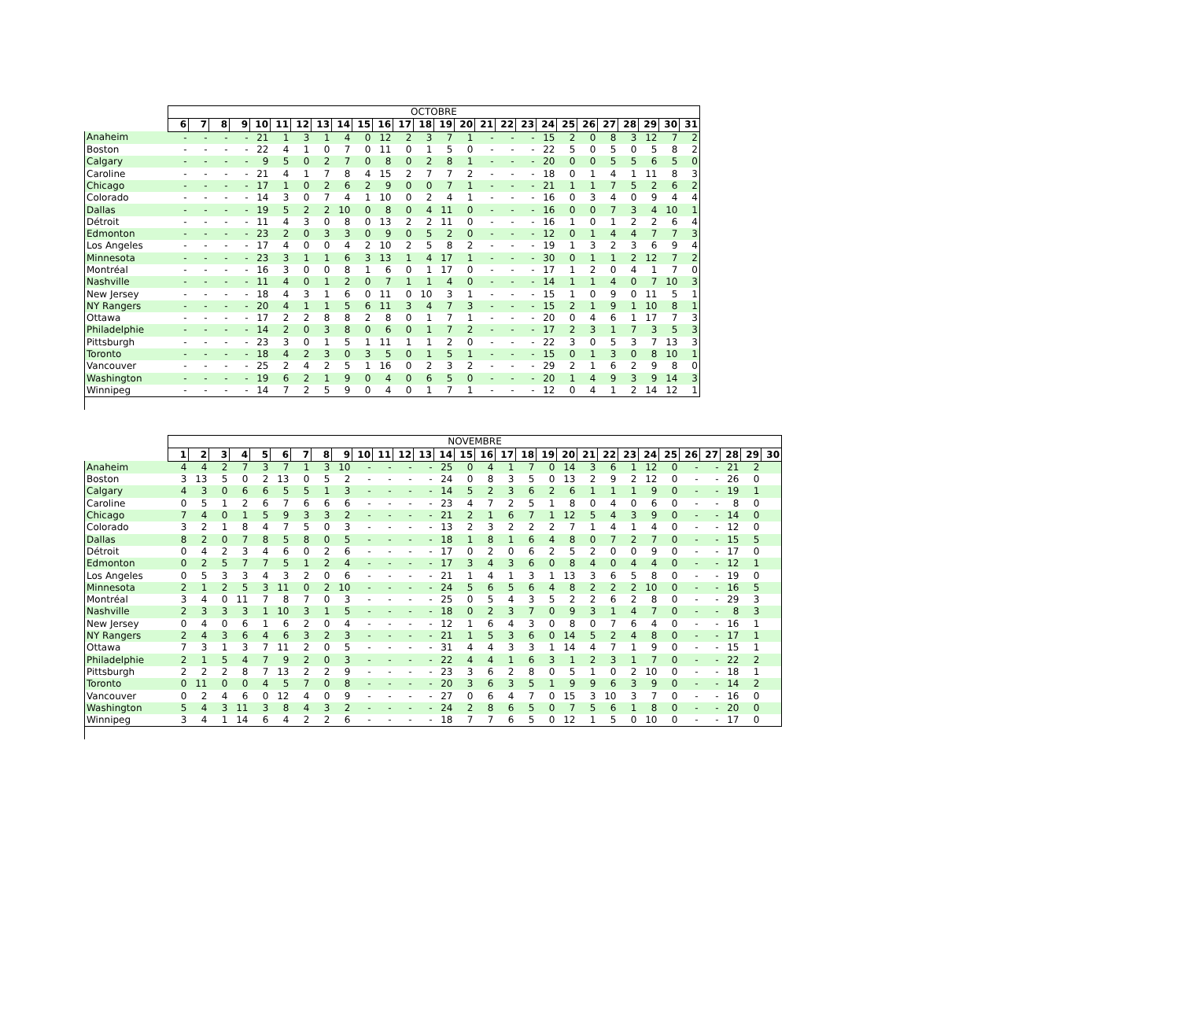| | OCTOBRE | | | | | | | | | | | | | | | | | | | | | | | | | |
| --- | --- | --- | --- | --- | --- | --- | --- | --- | --- | --- | --- | --- | --- | --- | --- | --- | --- | --- | --- | --- | --- | --- | --- | --- | --- | --- |
| | 6 | 7 | 8 | 9 | 10 | 11 | 12 | 13 | 14 | 15 | 16 | 17 | 18 | 19 | 20 | 21 | 22 | 23 | 24 | 25 | 26 | 27 | 28 | 29 | 30 | 31 |
| Anaheim | - | - | - | - | 21 | 1 | 3 | 1 | 4 | 0 | 12 | 2 | 3 | 7 | 1 | - | - | - | 15 | 2 | 0 | 8 | 3 | 12 | 7 | 2 |
| Boston | - | - | - | - | 22 | 4 | 1 | 0 | 7 | 0 | 11 | 0 | 1 | 5 | 0 | - | - | - | 22 | 5 | 0 | 5 | 0 | 5 | 8 | 2 |
| Calgary | - | - | - | - | 9 | 5 | 0 | 2 | 7 | 0 | 8 | 0 | 2 | 8 | 1 | - | - | - | 20 | 0 | 0 | 5 | 5 | 6 | 5 | 0 |
| Caroline | - | - | - | - | 21 | 4 | 1 | 7 | 8 | 4 | 15 | 2 | 7 | 7 | 2 | - | - | - | 18 | 0 | 1 | 4 | 1 | 11 | 8 | 3 |
| Chicago | - | - | - | - | 17 | 1 | 0 | 2 | 6 | 2 | 9 | 0 | 0 | 7 | 1 | - | - | - | 21 | 1 | 1 | 7 | 5 | 2 | 6 | 2 |
| Colorado | - | - | - | - | 14 | 3 | 0 | 7 | 4 | 1 | 10 | 0 | 2 | 4 | 1 | - | - | - | 16 | 0 | 3 | 4 | 0 | 9 | 4 | 4 |
| Dallas | - | - | - | - | 19 | 5 | 2 | 2 | 10 | 0 | 8 | 0 | 4 | 11 | 0 | - | - | - | 16 | 0 | 0 | 7 | 3 | 4 | 10 | 1 |
| Détroit | - | - | - | - | 11 | 4 | 3 | 0 | 8 | 0 | 13 | 2 | 2 | 11 | 0 | - | - | - | 16 | 1 | 0 | 1 | 2 | 2 | 6 | 4 |
| Edmonton | - | - | - | - | 23 | 2 | 0 | 3 | 3 | 0 | 9 | 0 | 5 | 2 | 0 | - | - | - | 12 | 0 | 1 | 4 | 4 | 7 | 7 | 3 |
| Los Angeles | - | - | - | - | 17 | 4 | 0 | 0 | 4 | 2 | 10 | 2 | 5 | 8 | 2 | - | - | - | 19 | 1 | 3 | 2 | 3 | 6 | 9 | 4 |
| Minnesota | - | - | - | - | 23 | 3 | 1 | 1 | 6 | 3 | 13 | 1 | 4 | 17 | 1 | - | - | - | 30 | 0 | 1 | 1 | 2 | 12 | 7 | 2 |
| Montréal | - | - | - | - | 16 | 3 | 0 | 0 | 8 | 1 | 6 | 0 | 1 | 17 | 0 | - | - | - | 17 | 1 | 2 | 0 | 4 | 1 | 7 | 0 |
| Nashville | - | - | - | - | 11 | 4 | 0 | 1 | 2 | 0 | 7 | 1 | 1 | 4 | 0 | - | - | - | 14 | 1 | 1 | 4 | 0 | 7 | 10 | 3 |
| New Jersey | - | - | - | - | 18 | 4 | 3 | 1 | 6 | 0 | 11 | 0 | 10 | 3 | 1 | - | - | - | 15 | 1 | 0 | 9 | 0 | 11 | 5 | 1 |
| NY Rangers | - | - | - | - | 20 | 4 | 1 | 1 | 5 | 6 | 11 | 3 | 4 | 7 | 3 | - | - | - | 15 | 2 | 1 | 9 | 1 | 10 | 8 | 1 |
| Ottawa | - | - | - | - | 17 | 2 | 2 | 8 | 8 | 2 | 8 | 0 | 1 | 7 | 1 | - | - | - | 20 | 0 | 4 | 6 | 1 | 17 | 7 | 3 |
| Philadelphie | - | - | - | - | 14 | 2 | 0 | 3 | 8 | 0 | 6 | 0 | 1 | 7 | 2 | - | - | - | 17 | 2 | 3 | 1 | 7 | 3 | 5 | 3 |
| Pittsburgh | - | - | - | - | 23 | 3 | 0 | 1 | 5 | 1 | 11 | 1 | 1 | 2 | 0 | - | - | - | 22 | 3 | 0 | 5 | 3 | 7 | 13 | 3 |
| Toronto | - | - | - | - | 18 | 4 | 2 | 3 | 0 | 3 | 5 | 0 | 1 | 5 | 1 | - | - | - | 15 | 0 | 1 | 3 | 0 | 8 | 10 | 1 |
| Vancouver | - | - | - | - | 25 | 2 | 4 | 2 | 5 | 1 | 16 | 0 | 2 | 3 | 2 | - | - | - | 29 | 2 | 1 | 6 | 2 | 9 | 8 | 0 |
| Washington | - | - | - | - | 19 | 6 | 2 | 1 | 9 | 0 | 4 | 0 | 6 | 5 | 0 | - | - | - | 20 | 1 | 4 | 9 | 3 | 9 | 14 | 3 |
| Winnipeg | - | - | - | - | 14 | 7 | 2 | 5 | 9 | 0 | 4 | 0 | 1 | 7 | 1 | - | - | - | 12 | 0 | 4 | 1 | 2 | 14 | 12 | 1 |
| | NOVEMBRE | | | | | | | | | | | | | | | | | | | | | | | | | | | | | |
| --- | --- | --- | --- | --- | --- | --- | --- | --- | --- | --- | --- | --- | --- | --- | --- | --- | --- | --- | --- | --- | --- | --- | --- | --- | --- | --- | --- | --- | --- | --- |
| | 1 | 2 | 3 | 4 | 5 | 6 | 7 | 8 | 9 | 10 | 11 | 12 | 13 | 14 | 15 | 16 | 17 | 18 | 19 | 20 | 21 | 22 | 23 | 24 | 25 | 26 | 27 | 28 | 29 | 30 |
| Anaheim | 4 | 4 | 2 | 7 | 3 | 7 | 1 | 3 | 10 | - | - | - | - | 25 | 0 | 4 | 1 | 7 | 0 | 14 | 3 | 6 | 1 | 12 | 0 | - | - | 21 | 2 | |
| Boston | 3 | 13 | 5 | 0 | 2 | 13 | 0 | 5 | 2 | - | - | - | - | 24 | 0 | 8 | 3 | 5 | 0 | 13 | 2 | 9 | 2 | 12 | 0 | - | - | 26 | 0 | |
| Calgary | 4 | 3 | 0 | 6 | 6 | 5 | 5 | 1 | 3 | - | - | - | - | 14 | 5 | 2 | 3 | 6 | 2 | 6 | 1 | 1 | 1 | 9 | 0 | - | - | 19 | 1 | |
| Caroline | 0 | 5 | 1 | 2 | 6 | 7 | 6 | 6 | 6 | - | - | - | - | 23 | 4 | 7 | 2 | 5 | 1 | 8 | 0 | 4 | 0 | 6 | 0 | - | - | 8 | 0 | |
| Chicago | 7 | 4 | 0 | 1 | 5 | 9 | 3 | 3 | 2 | - | - | - | - | 21 | 2 | 1 | 6 | 7 | 1 | 12 | 5 | 4 | 3 | 9 | 0 | - | - | 14 | 0 | |
| Colorado | 3 | 2 | 1 | 8 | 4 | 7 | 5 | 0 | 3 | - | - | - | - | 13 | 2 | 3 | 2 | 2 | 2 | 7 | 1 | 4 | 1 | 4 | 0 | - | - | 12 | 0 | |
| Dallas | 8 | 2 | 0 | 7 | 8 | 5 | 8 | 0 | 5 | - | - | - | - | 18 | 1 | 8 | 1 | 6 | 4 | 8 | 0 | 7 | 2 | 7 | 0 | - | - | 15 | 5 | |
| Détroit | 0 | 4 | 2 | 3 | 4 | 6 | 0 | 2 | 6 | - | - | - | - | 17 | 0 | 2 | 0 | 6 | 2 | 5 | 2 | 0 | 0 | 9 | 0 | - | - | 17 | 0 | |
| Edmonton | 0 | 2 | 5 | 7 | 7 | 5 | 1 | 2 | 4 | - | - | - | - | 17 | 3 | 4 | 3 | 6 | 0 | 8 | 4 | 0 | 4 | 4 | 0 | - | - | 12 | 1 | |
| Los Angeles | 0 | 5 | 3 | 3 | 4 | 3 | 2 | 0 | 6 | - | - | - | - | 21 | 1 | 4 | 1 | 3 | 1 | 13 | 3 | 6 | 5 | 8 | 0 | - | - | 19 | 0 | |
| Minnesota | 2 | 1 | 2 | 5 | 3 | 11 | 0 | 2 | 10 | - | - | - | - | 24 | 5 | 6 | 5 | 6 | 4 | 8 | 2 | 2 | 2 | 10 | 0 | - | - | 16 | 5 | |
| Montréal | 3 | 4 | 0 | 11 | 7 | 8 | 7 | 0 | 3 | - | - | - | - | 25 | 0 | 5 | 4 | 3 | 5 | 2 | 2 | 6 | 2 | 8 | 0 | - | - | 29 | 3 | |
| Nashville | 2 | 3 | 3 | 3 | 1 | 10 | 3 | 1 | 5 | - | - | - | - | 18 | 0 | 2 | 3 | 7 | 0 | 9 | 3 | 1 | 4 | 7 | 0 | - | - | 8 | 3 | |
| New Jersey | 0 | 4 | 0 | 6 | 1 | 6 | 2 | 0 | 4 | - | - | - | - | 12 | 1 | 6 | 4 | 3 | 0 | 8 | 0 | 7 | 6 | 4 | 0 | - | - | 16 | 1 | |
| NY Rangers | 2 | 4 | 3 | 6 | 4 | 6 | 3 | 2 | 3 | - | - | - | - | 21 | 1 | 5 | 3 | 6 | 0 | 14 | 5 | 2 | 4 | 8 | 0 | - | - | 17 | 1 | |
| Ottawa | 7 | 3 | 1 | 3 | 7 | 11 | 2 | 0 | 5 | - | - | - | - | 31 | 4 | 4 | 3 | 3 | 1 | 14 | 4 | 7 | 1 | 9 | 0 | - | - | 15 | 1 | |
| Philadelphie | 2 | 1 | 5 | 4 | 7 | 9 | 2 | 0 | 3 | - | - | - | - | 22 | 4 | 4 | 1 | 6 | 3 | 1 | 2 | 3 | 1 | 7 | 0 | - | - | 22 | 2 | |
| Pittsburgh | 2 | 2 | 2 | 8 | 7 | 13 | 2 | 2 | 9 | - | - | - | - | 23 | 3 | 6 | 2 | 8 | 0 | 5 | 1 | 0 | 2 | 10 | 0 | - | - | 18 | 1 | |
| Toronto | 0 | 11 | 0 | 0 | 4 | 5 | 7 | 0 | 8 | - | - | - | - | 20 | 3 | 6 | 3 | 5 | 1 | 9 | 9 | 6 | 3 | 9 | 0 | - | - | 14 | 2 | |
| Vancouver | 0 | 2 | 4 | 6 | 0 | 12 | 4 | 0 | 9 | - | - | - | - | 27 | 0 | 6 | 4 | 7 | 0 | 15 | 3 | 10 | 3 | 7 | 0 | - | - | 16 | 0 | |
| Washington | 5 | 4 | 3 | 11 | 3 | 8 | 4 | 3 | 2 | - | - | - | - | 24 | 2 | 8 | 6 | 5 | 0 | 7 | 5 | 6 | 1 | 8 | 0 | - | - | 20 | 0 | |
| Winnipeg | 3 | 4 | 1 | 14 | 6 | 4 | 2 | 2 | 6 | - | - | - | - | 18 | 7 | 7 | 6 | 5 | 0 | 12 | 1 | 5 | 0 | 10 | 0 | - | - | 17 | 0 | |